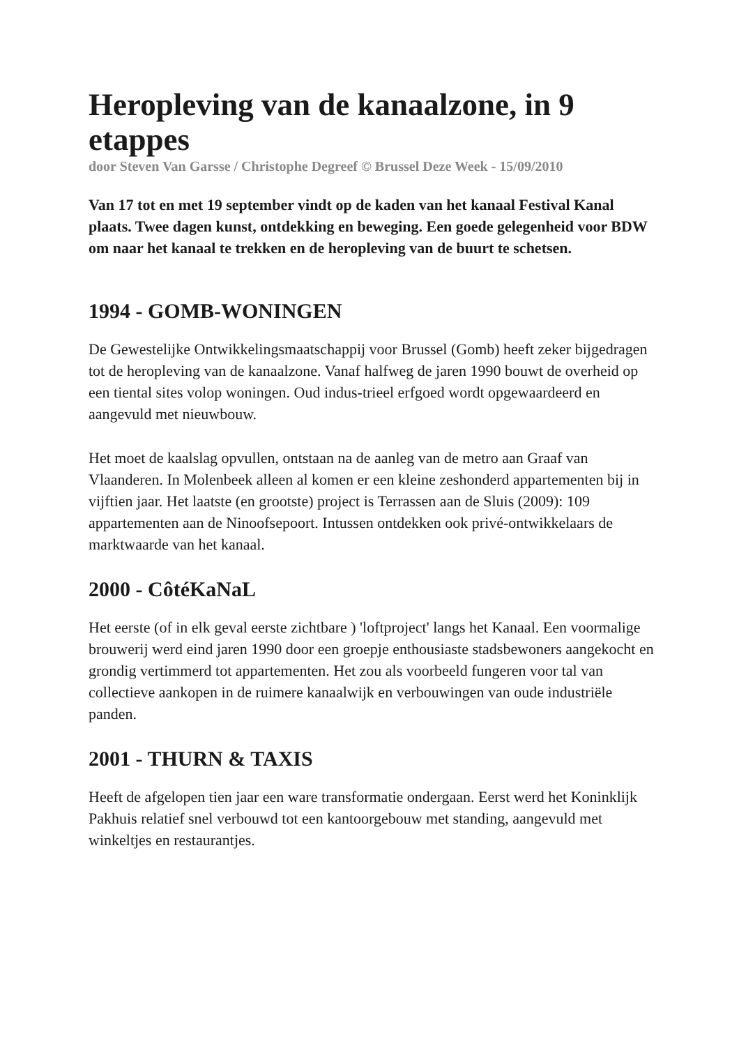Heropleving van de kanaalzone, in 9 etappes
door Steven Van Garsse / Christophe Degreef © Brussel Deze Week - 15/09/2010
Van 17 tot en met 19 september vindt op de kaden van het kanaal Festival Kanal plaats. Twee dagen kunst, ontdekking en beweging. Een goede gelegenheid voor BDW om naar het kanaal te trekken en de heropleving van de buurt te schetsen.
1994 - GOMB-WONINGEN
De Gewestelijke Ontwikkelingsmaatschappij voor Brussel (Gomb) heeft zeker bijgedragen tot de heropleving van de kanaalzone. Vanaf halfweg de jaren 1990 bouwt de overheid op een tiental sites volop woningen. Oud indus-trieel erfgoed wordt opgewaardeerd en aangevuld met nieuwbouw.
Het moet de kaalslag opvullen, ontstaan na de aanleg van de metro aan Graaf van Vlaanderen. In Molenbeek alleen al komen er een kleine zeshonderd appartementen bij in vijftien jaar. Het laatste (en grootste) project is Terrassen aan de Sluis (2009): 109 appartementen aan de Ninoofsepoort. Intussen ontdekken ook privé-ontwikkelaars de marktwaarde van het kanaal.
2000 - CôtéKaNaL
Het eerste (of in elk geval eerste zichtbare ) 'loftproject' langs het Kanaal. Een voormalige brouwerij werd eind jaren 1990 door een groepje enthousiaste stadsbewoners aangekocht en grondig vertimmerd tot appartementen. Het zou als voorbeeld fungeren voor tal van collectieve aankopen in de ruimere kanaalwijk en verbouwingen van oude industriële panden.
2001 - THURN & TAXIS
Heeft de afgelopen tien jaar een ware transformatie ondergaan. Eerst werd het Koninklijk Pakhuis relatief snel verbouwd tot een kantoorgebouw met standing, aangevuld met winkeltjes en restaurantjes.